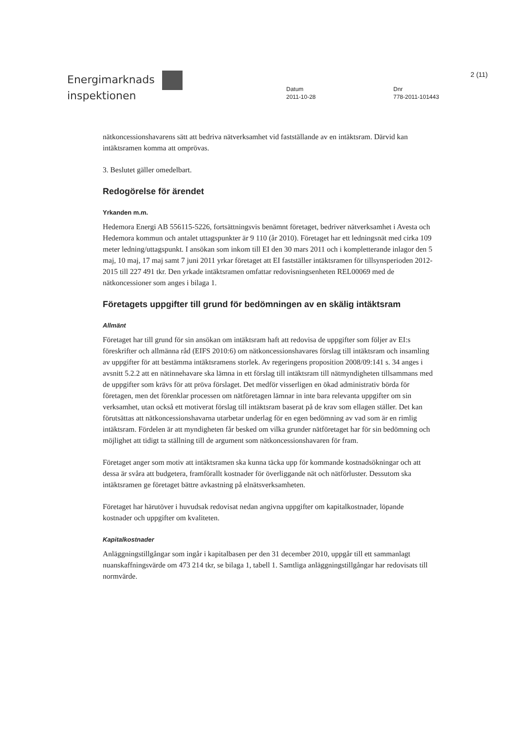Energimarknads
inspektionen
Datum
2011-10-28
Dnr
778-2011-101443
2 (11)
nätkoncessionshavarens sätt att bedriva nätverksamhet vid fastställande av en intäktsram. Därvid kan intäktsramen komma att omprövas.
3. Beslutet gäller omedelbart.
Redogörelse för ärendet
Yrkanden m.m.
Hedemora Energi AB 556115-5226, fortsättningsvis benämnt företaget, bedriver nätverksamhet i Avesta och Hedemora kommun och antalet uttagspunkter är 9 110 (år 2010). Företaget har ett ledningsnät med cirka 109 meter ledning/uttagspunkt. I ansökan som inkom till EI den 30 mars 2011 och i kompletterande inlagor den 5 maj, 10 maj, 17 maj samt 7 juni 2011 yrkar företaget att EI fastställer intäktsramen för tillsynsperioden 2012-2015 till 227 491 tkr. Den yrkade intäktsramen omfattar redovisningsenheten REL00069 med de nätkoncessioner som anges i bilaga 1.
Företagets uppgifter till grund för bedömningen av en skälig intäktsram
Allmänt
Företaget har till grund för sin ansökan om intäktsram haft att redovisa de uppgifter som följer av EI:s föreskrifter och allmänna råd (EIFS 2010:6) om nätkoncessionshavares förslag till intäktsram och insamling av uppgifter för att bestämma intäktsramens storlek. Av regeringens proposition 2008/09:141 s. 34 anges i avsnitt 5.2.2 att en nätinnehavare ska lämna in ett förslag till intäktsram till nätmyndigheten tillsammans med de uppgifter som krävs för att pröva förslaget. Det medför visserligen en ökad administrativ börda för företagen, men det förenklar processen om nätföretagen lämnar in inte bara relevanta uppgifter om sin verksamhet, utan också ett motiverat förslag till intäktsram baserat på de krav som ellagen ställer. Det kan förutsättas att nätkoncessionshavarna utarbetar underlag för en egen bedömning av vad som är en rimlig intäktsram. Fördelen är att myndigheten får besked om vilka grunder nätföretaget har för sin bedömning och möjlighet att tidigt ta ställning till de argument som nätkoncessionshavaren för fram.
Företaget anger som motiv att intäktsramen ska kunna täcka upp för kommande kostnadsökningar och att dessa är svåra att budgetera, framförallt kostnader för överliggande nät och nätförluster. Dessutom ska intäktsramen ge företaget bättre avkastning på elnätsverksamheten.
Företaget har härutöver i huvudsak redovisat nedan angivna uppgifter om kapitalkostnader, löpande kostnader och uppgifter om kvaliteten.
Kapitalkostnader
Anläggningstillgångar som ingår i kapitalbasen per den 31 december 2010, uppgår till ett sammanlagt nuanskaffningsvärde om 473 214 tkr, se bilaga 1, tabell 1. Samtliga anläggningstillgångar har redovisats till normvärde.